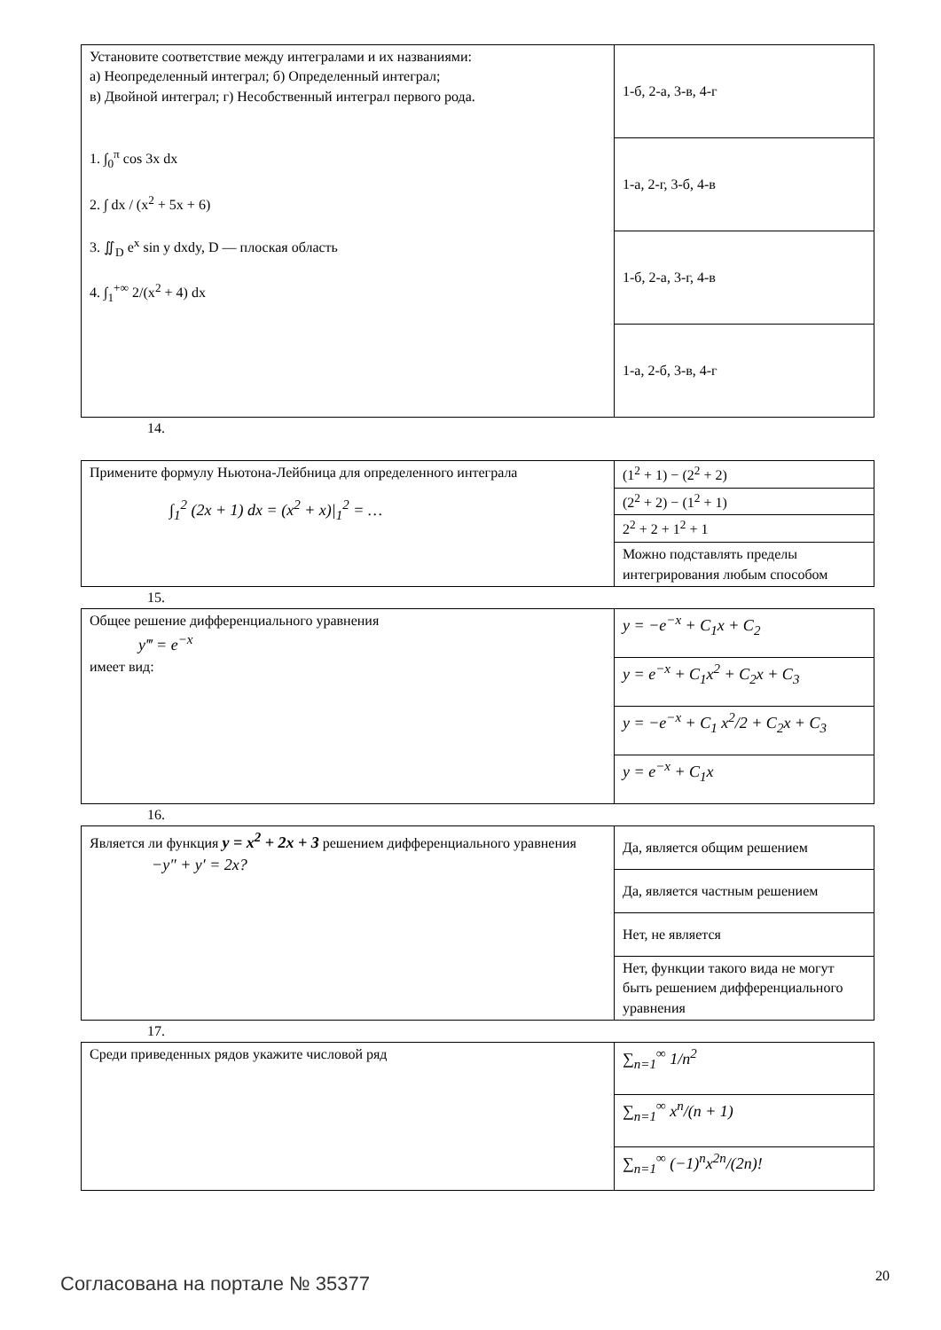| Установите соответствие между интегралами и их названиями: а) Неопределенный интеграл; б) Определенный интеграл; в) Двойной интеграл; г) Несобственный интеграл первого рода. 1. ∫<sub>0</sub><sup>π</sup> cos 3x dx 2. ∫ dx / (x<sup>2</sup> + 5x + 6) 3. ∬<sub>D</sub> e<sup>x</sup> sin y dxdy, D — плоская область 4. ∫<sub>1</sub><sup>+∞</sup> 2/(x<sup>2</sup> + 4) dx | 1-б, 2-а, 3-в, 4-г |
| | 1-а, 2-г, 3-б, 4-в |
| | 1-б, 2-а, 3-г, 4-в |
| | 1-а, 2-б, 3-в, 4-г |
14.
| Примените формулу Ньютона-Лейбница для определенного интеграла ∫<sub>1</sub><sup>2</sup> (2x + 1) dx = (x<sup>2</sup> + x)/<sub>1</sub><sup>2</sup> = … | (1<sup>2</sup> + 1) − (2<sup>2</sup> + 2) |
| | (2<sup>2</sup> + 2) − (1<sup>2</sup> + 1) |
| | 2<sup>2</sup> + 2 + 1<sup>2</sup> + 1 |
| | Можно подставлять пределы интегрирования любым способом |
15.
| Общее решение дифференциального уравнения y‴ = e<sup>−x</sup> имеет вид: | y = −e<sup>−x</sup> + C<sub>1</sub>x + C<sub>2</sub> |
| | y = e<sup>−x</sup> + C<sub>1</sub>x<sup>2</sup> + C<sub>2</sub>x + C<sub>3</sub> |
| | y = −e<sup>−x</sup> + C<sub>1</sub> x<sup>2</sup>/2 + C<sub>2</sub>x + C<sub>3</sub> |
| | y = e<sup>−x</sup> + C<sub>1</sub>x |
16.
| Является ли функция y = x<sup>2</sup> + 2x + 3 решением дифференциального уравнения −y″ + y′ = 2x? | Да, является общим решением |
| | Да, является частным решением |
| | Нет, не является |
| | Нет, функции такого вида не могут быть решением дифференциального уравнения |
17.
| Среди приведенных рядов укажите числовой ряд | ∑<sub>n=1</sub><sup>∞</sup> 1/n<sup>2</sup> |
| | ∑<sub>n=1</sub><sup>∞</sup> x<sup>n</sup>/(n + 1) |
| | ∑<sub>n=1</sub><sup>∞</sup> (−1)<sup>n</sup>x<sup>2n</sup>/(2n)! |
Согласована на портале № 35377 20